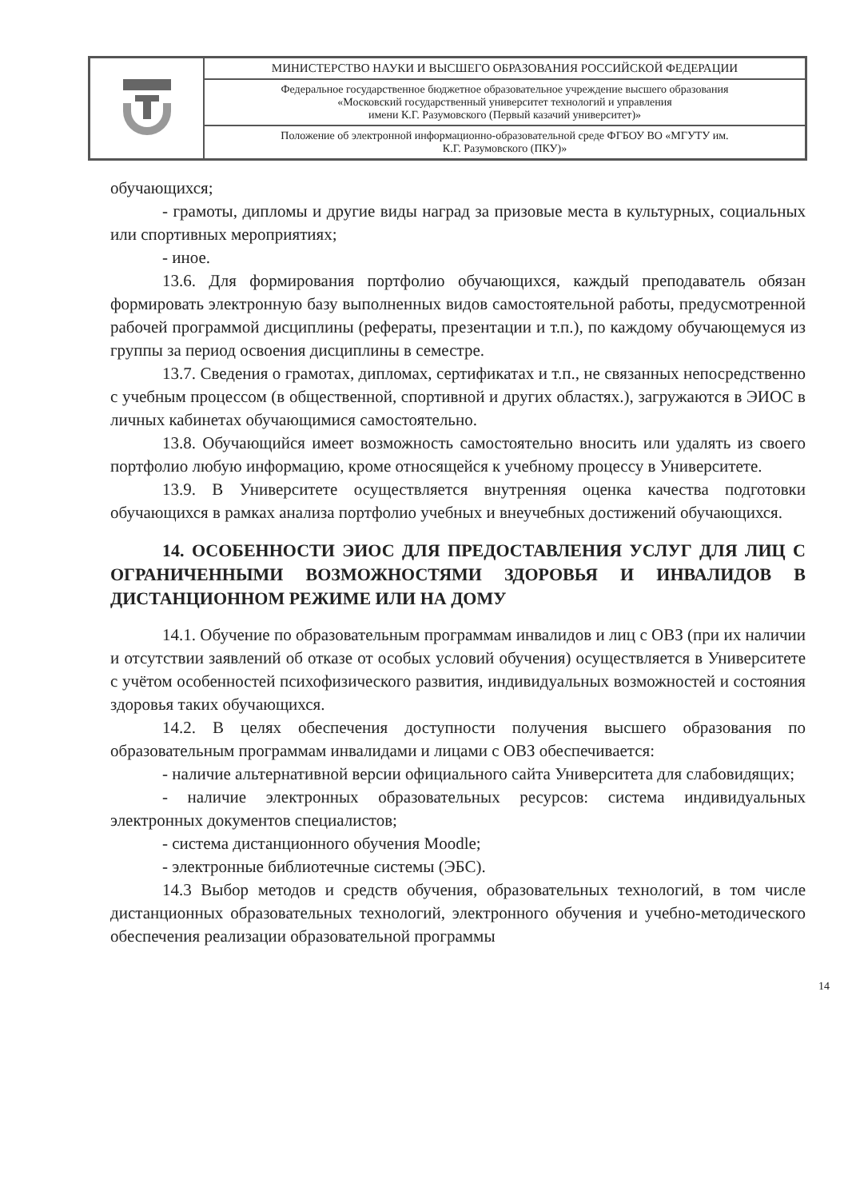| | МИНИСТЕРСТВО НАУКИ И ВЫСШЕГО ОБРАЗОВАНИЯ РОССИЙСКОЙ ФЕДЕРАЦИИ |
| | Федеральное государственное бюджетное образовательное учреждение высшего образования «Московский государственный университет технологий и управления имени К.Г. Разумовского (Первый казачий университет)» |
| | Положение об электронной информационно-образовательной среде ФГБОУ ВО «МГУТУ им. К.Г. Разумовского (ПКУ)» |
обучающихся;
- грамоты, дипломы и другие виды наград за призовые места в культурных, социальных или спортивных мероприятиях;
- иное.
13.6. Для формирования портфолио обучающихся, каждый преподаватель обязан формировать электронную базу выполненных видов самостоятельной работы, предусмотренной рабочей программой дисциплины (рефераты, презентации и т.п.), по каждому обучающемуся из группы за период освоения дисциплины в семестре.
13.7. Сведения о грамотах, дипломах, сертификатах и т.п., не связанных непосредственно с учебным процессом (в общественной, спортивной и других областях.), загружаются в ЭИОС в личных кабинетах обучающимися самостоятельно.
13.8. Обучающийся имеет возможность самостоятельно вносить или удалять из своего портфолио любую информацию, кроме относящейся к учебному процессу в Университете.
13.9. В Университете осуществляется внутренняя оценка качества подготовки обучающихся в рамках анализа портфолио учебных и внеучебных достижений обучающихся.
14. ОСОБЕННОСТИ ЭИОС ДЛЯ ПРЕДОСТАВЛЕНИЯ УСЛУГ ДЛЯ ЛИЦ С ОГРАНИЧЕННЫМИ ВОЗМОЖНОСТЯМИ ЗДОРОВЬЯ И ИНВАЛИДОВ В ДИСТАНЦИОННОМ РЕЖИМЕ ИЛИ НА ДОМУ
14.1. Обучение по образовательным программам инвалидов и лиц с ОВЗ (при их наличии и отсутствии заявлений об отказе от особых условий обучения) осуществляется в Университете с учётом особенностей психофизического развития, индивидуальных возможностей и состояния здоровья таких обучающихся.
14.2. В целях обеспечения доступности получения высшего образования по образовательным программам инвалидами и лицами с ОВЗ обеспечивается:
- наличие альтернативной версии официального сайта Университета для слабовидящих;
- наличие электронных образовательных ресурсов: система индивидуальных электронных документов специалистов;
- система дистанционного обучения Moodle;
- электронные библиотечные системы (ЭБС).
14.3 Выбор методов и средств обучения, образовательных технологий, в том числе дистанционных образовательных технологий, электронного обучения и учебно-методического обеспечения реализации образовательной программы
14